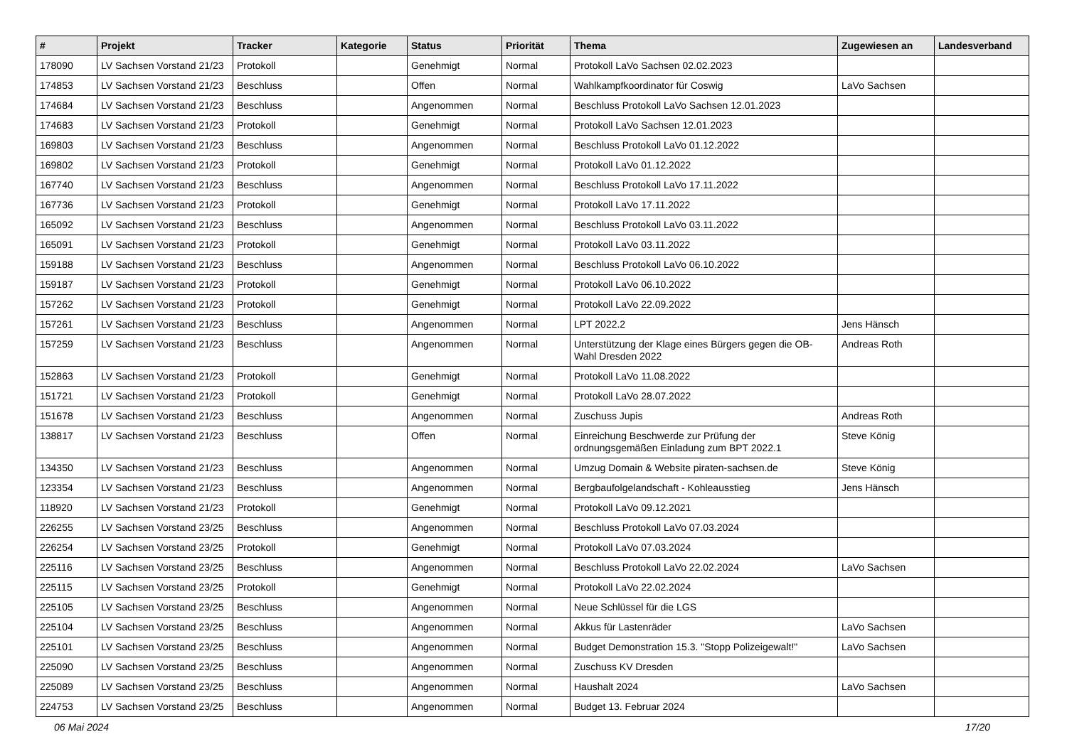| # | Projekt | Tracker | Kategorie | Status | Priorität | Thema | Zugewiesen an | Landesverband |
| --- | --- | --- | --- | --- | --- | --- | --- | --- |
| 178090 | LV Sachsen Vorstand 21/23 | Protokoll | | Genehmigt | Normal | Protokoll LaVo Sachsen 02.02.2023 | | |
| 174853 | LV Sachsen Vorstand 21/23 | Beschluss | | Offen | Normal | Wahlkampfkoordinator für Coswig | LaVo Sachsen | |
| 174684 | LV Sachsen Vorstand 21/23 | Beschluss | | Angenommen | Normal | Beschluss Protokoll LaVo Sachsen 12.01.2023 | | |
| 174683 | LV Sachsen Vorstand 21/23 | Protokoll | | Genehmigt | Normal | Protokoll LaVo Sachsen 12.01.2023 | | |
| 169803 | LV Sachsen Vorstand 21/23 | Beschluss | | Angenommen | Normal | Beschluss Protokoll LaVo 01.12.2022 | | |
| 169802 | LV Sachsen Vorstand 21/23 | Protokoll | | Genehmigt | Normal | Protokoll LaVo 01.12.2022 | | |
| 167740 | LV Sachsen Vorstand 21/23 | Beschluss | | Angenommen | Normal | Beschluss Protokoll LaVo 17.11.2022 | | |
| 167736 | LV Sachsen Vorstand 21/23 | Protokoll | | Genehmigt | Normal | Protokoll LaVo 17.11.2022 | | |
| 165092 | LV Sachsen Vorstand 21/23 | Beschluss | | Angenommen | Normal | Beschluss Protokoll LaVo 03.11.2022 | | |
| 165091 | LV Sachsen Vorstand 21/23 | Protokoll | | Genehmigt | Normal | Protokoll LaVo 03.11.2022 | | |
| 159188 | LV Sachsen Vorstand 21/23 | Beschluss | | Angenommen | Normal | Beschluss Protokoll LaVo 06.10.2022 | | |
| 159187 | LV Sachsen Vorstand 21/23 | Protokoll | | Genehmigt | Normal | Protokoll LaVo 06.10.2022 | | |
| 157262 | LV Sachsen Vorstand 21/23 | Protokoll | | Genehmigt | Normal | Protokoll LaVo 22.09.2022 | | |
| 157261 | LV Sachsen Vorstand 21/23 | Beschluss | | Angenommen | Normal | LPT 2022.2 | Jens Hänsch | |
| 157259 | LV Sachsen Vorstand 21/23 | Beschluss | | Angenommen | Normal | Unterstützung der Klage eines Bürgers gegen die OB-Wahl Dresden 2022 | Andreas Roth | |
| 152863 | LV Sachsen Vorstand 21/23 | Protokoll | | Genehmigt | Normal | Protokoll LaVo 11.08.2022 | | |
| 151721 | LV Sachsen Vorstand 21/23 | Protokoll | | Genehmigt | Normal | Protokoll LaVo 28.07.2022 | | |
| 151678 | LV Sachsen Vorstand 21/23 | Beschluss | | Angenommen | Normal | Zuschuss Jupis | Andreas Roth | |
| 138817 | LV Sachsen Vorstand 21/23 | Beschluss | | Offen | Normal | Einreichung Beschwerde zur Prüfung der ordnungsgemäßen Einladung zum BPT 2022.1 | Steve König | |
| 134350 | LV Sachsen Vorstand 21/23 | Beschluss | | Angenommen | Normal | Umzug Domain & Website piraten-sachsen.de | Steve König | |
| 123354 | LV Sachsen Vorstand 21/23 | Beschluss | | Angenommen | Normal | Bergbaufolgelandschaft - Kohleausstieg | Jens Hänsch | |
| 118920 | LV Sachsen Vorstand 21/23 | Protokoll | | Genehmigt | Normal | Protokoll LaVo 09.12.2021 | | |
| 226255 | LV Sachsen Vorstand 23/25 | Beschluss | | Angenommen | Normal | Beschluss Protokoll LaVo 07.03.2024 | | |
| 226254 | LV Sachsen Vorstand 23/25 | Protokoll | | Genehmigt | Normal | Protokoll LaVo 07.03.2024 | | |
| 225116 | LV Sachsen Vorstand 23/25 | Beschluss | | Angenommen | Normal | Beschluss Protokoll LaVo 22.02.2024 | LaVo Sachsen | |
| 225115 | LV Sachsen Vorstand 23/25 | Protokoll | | Genehmigt | Normal | Protokoll LaVo 22.02.2024 | | |
| 225105 | LV Sachsen Vorstand 23/25 | Beschluss | | Angenommen | Normal | Neue Schlüssel für die LGS | | |
| 225104 | LV Sachsen Vorstand 23/25 | Beschluss | | Angenommen | Normal | Akkus für Lastenräder | LaVo Sachsen | |
| 225101 | LV Sachsen Vorstand 23/25 | Beschluss | | Angenommen | Normal | Budget Demonstration 15.3. "Stopp Polizeigewalt!" | LaVo Sachsen | |
| 225090 | LV Sachsen Vorstand 23/25 | Beschluss | | Angenommen | Normal | Zuschuss KV Dresden | | |
| 225089 | LV Sachsen Vorstand 23/25 | Beschluss | | Angenommen | Normal | Haushalt 2024 | LaVo Sachsen | |
| 224753 | LV Sachsen Vorstand 23/25 | Beschluss | | Angenommen | Normal | Budget 13. Februar 2024 | | |
06 Mai 2024 17/20